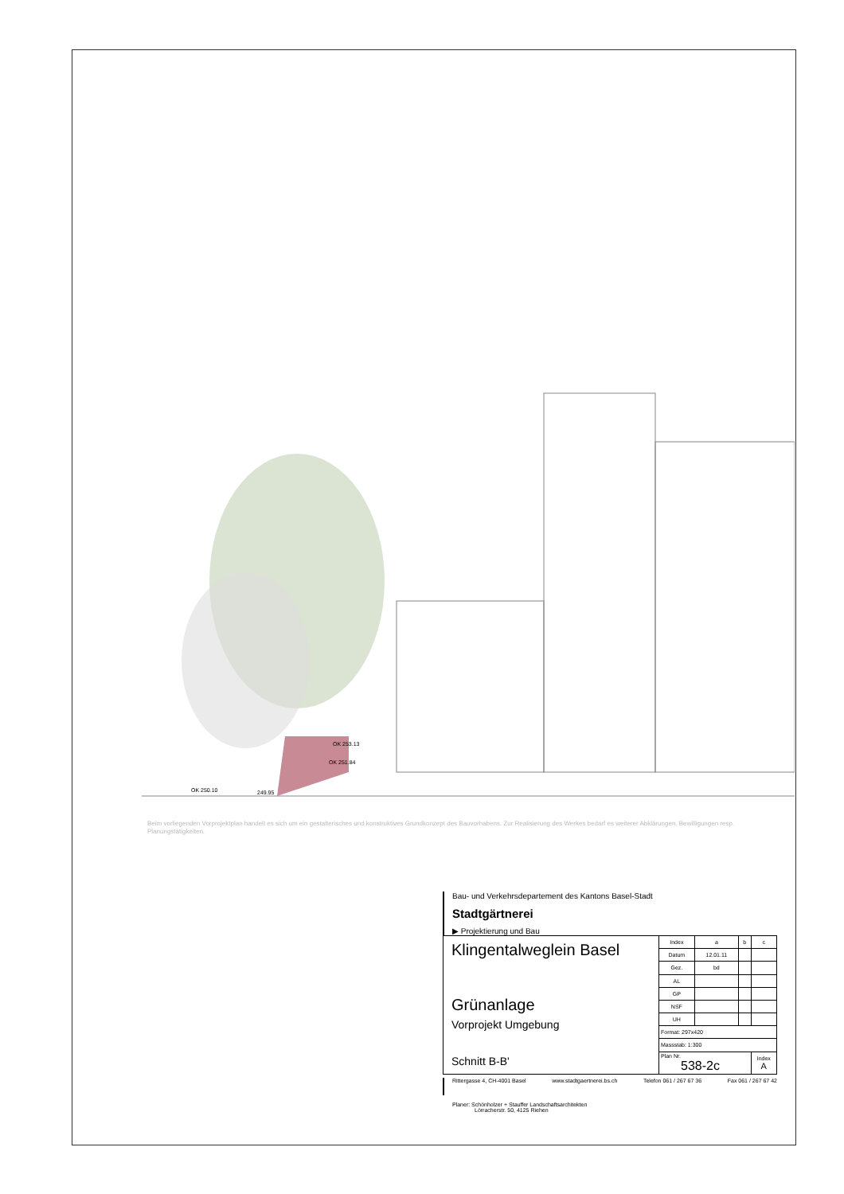OK 253.13
OK 251.84
OK 250.10
249.95
Beim vorliegenden Vorprojektplan handelt es sich um ein gestalterisches und konstruktives Grundkonzept des Bauvorhabens. Zur Realisierung des Werkes bedarf es weiterer Abklärungen, Bewilligungen resp. Planungstätigkeiten.
Bau- und Verkehrsdepartement des Kantons Basel-Stadt
Stadtgärtnerei
▶ Projektierung und Bau
| Klingentalweglein Basel Grünanlage Vorprojekt Umgebung Schnitt B-B' | Index | a | b | c |
| | Datum | 12.01.11 | | |
| | Gez. | bd | | |
| | AL | | | |
| | GP | | | |
| | NSF | | | |
| | UH | | | |
| | Format: 297x420 | | | |
| | Massstab: 1:300 | | | |
| | Plan Nr. 538-2c | | | Index A |
Rittergasse 4, CH-4001 Basel www.stadtgaertnerei.bs.ch Telefon 061 / 267 67 36 Fax 061 / 267 67 42
Planer: Schönholzer + Stauffer Landschaftsarchitekten
Lörracherstr. 50, 4125 Riehen